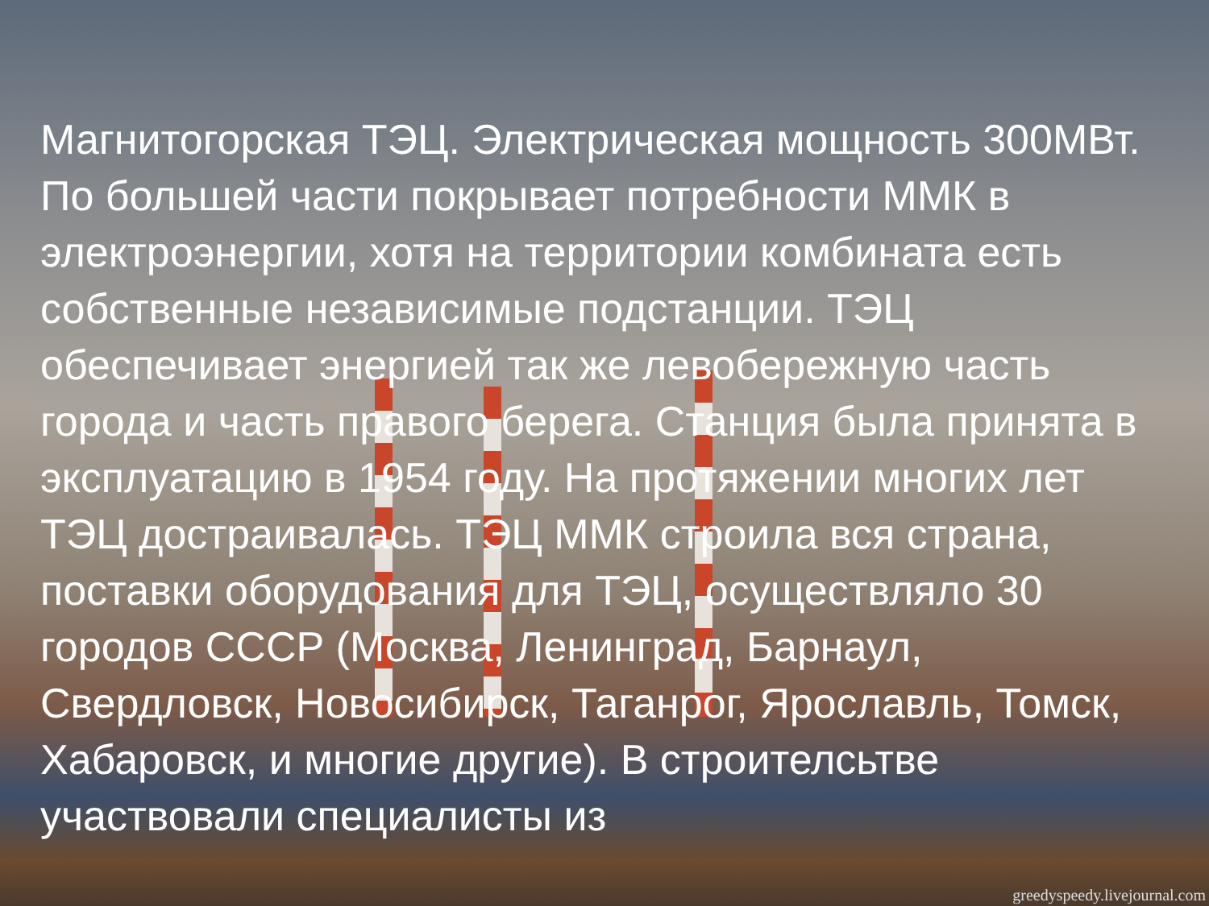Магнитогорская ТЭЦ. Электрическая мощность 300МВт. По большей части покрывает потребности ММК в электроэнергии, хотя на территории комбината есть собственные независимые подстанции. ТЭЦ обеспечивает энергией так же левобережную часть города и часть правого берега. Станция была принята в эксплуатацию в 1954 году. На протяжении многих лет ТЭЦ достраивалась. ТЭЦ ММК строила вся страна, поставки оборудования для ТЭЦ, осуществляло 30 городов СССР (Москва, Ленинград, Барнаул, Свердловск, Новосибирск, Таганрог, Ярославль, Томск, Хабаровск, и многие другие). В строителсьтве участвовали специалисты из
greedyspeedy.livejournal.com